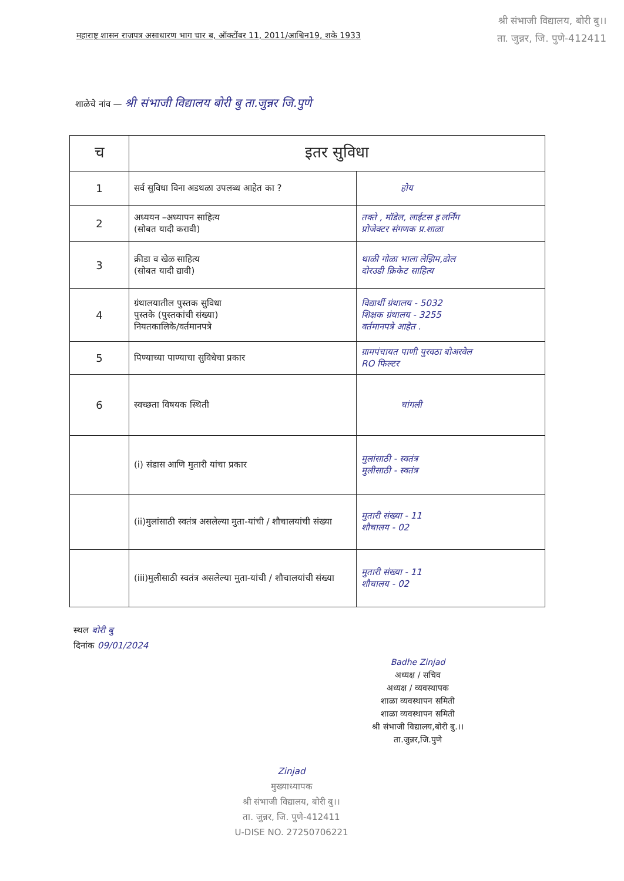श्री संभाजी विद्यालय, बोरी बु।।
ता. जुन्नर, जि. पुणे-412411
महाराष्ट्र शासन राजपत्र असाधारण भाग चार ब, ऑक्टोंबर 11, 2011/आश्विन19, शके 1933
शाळेचे नांव — श्री संभाजी विद्यालय बोरी बु ता.जुन्नर जि.पुणे
| च | इतर सुविधा | |
| --- | --- | --- |
| 1 | सर्व सुविधा विना अडथळा उपलब्ध आहेत का ? | होय |
| 2 | अध्ययन –अध्यापन साहित्य (सोबत यादी करावी) | तक्ते , मॉडेल, लाईटस इ लर्निंग प्रोजेक्टर संगणक प्र.शाळा |
| 3 | क्रीडा व खेळ साहित्य (सोबत यादी द्यावी) | थाळी गोळा भाला लेझिम,ढोल दोरउडी क्रिकेट साहित्य |
| 4 | ग्रंथालयातील पुस्तक सुविधा पुस्तके (पुस्तकांची संख्या) नियतकालिके/वर्तमानपत्रे | विद्यार्थी ग्रंथालय - 5032 शिक्षक ग्रंथालय - 3255 वर्तमानपत्रे आहेत . |
| 5 | पिण्याच्या पाण्याचा सुविधेचा प्रकार | ग्रामपंचायत पाणी पुरवठा बोअरवेल RO फिल्टर |
| 6 | स्वच्छता विषयक स्थिती | चांगली |
| | (i) संडास आणि मुतारी यांचा प्रकार | मुलांसाठी - स्वतंत्र मुलीसाठी - स्वतंत्र |
| | (ii)मुलांसाठी स्वतंत्र असलेल्या मुता-यांची / शौचालयांची संख्या | मुतारी संख्या - 11 शौचालय - 02 |
| | (iii)मुलीसाठी स्वतंत्र असलेल्या मुता-यांची / शौचालयांची संख्या | मुतारी संख्या - 11 शौचालय - 02 |
स्थल बोरी बु
दिनांक 09/01/2024
Badhe Zinjad
अध्यक्ष / सचिव
अध्यक्ष / व्यवस्थापक
शाळा व्यवस्थापन समिती
शाळा व्यवस्थापन समिती
श्री संभाजी विद्यालय,बोरी बु.।।
ता.जुन्नर,जि.पुणे
Zinjad
मुख्याध्यापक
श्री संभाजी विद्यालय, बोरी बु।।
ता. जुन्नर, जि. पुणे-412411
U-DISE NO. 27250706221